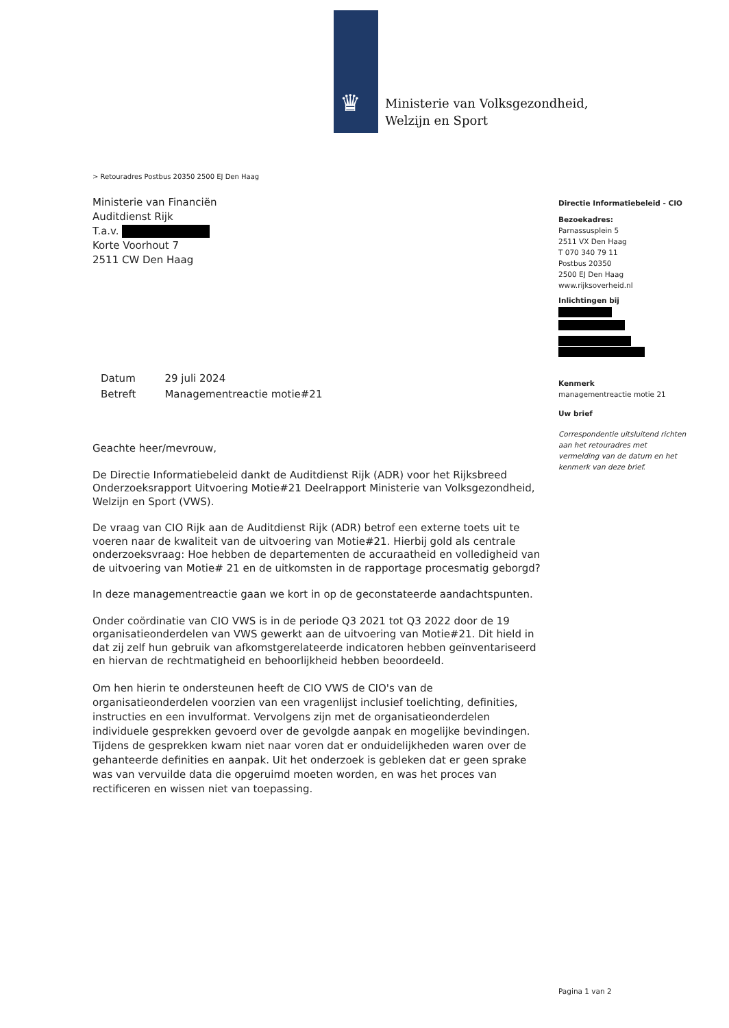♛
Ministerie van Volksgezondheid,
Welzijn en Sport
> Retouradres Postbus 20350 2500 EJ Den Haag
Ministerie van Financiën
Auditdienst Rijk
T.a.v.
Korte Voorhout 7
2511 CW Den Haag
Directie Informatiebeleid - CIO
Bezoekadres:
Parnassusplein 5
2511 VX Den Haag
T 070 340 79 11
Postbus 20350
2500 EJ Den Haag
www.rijksoverheid.nl
Inlichtingen bij
Kenmerk
managementreactie motie 21
Uw brief
Correspondentie uitsluitend richten aan het retouradres met vermelding van de datum en het kenmerk van deze brief.
| Datum | 29 juli 2024 |
| Betreft | Managementreactie motie#21 |
Geachte heer/mevrouw,
De Directie Informatiebeleid dankt de Auditdienst Rijk (ADR) voor het Rijksbreed Onderzoeksrapport Uitvoering Motie#21 Deelrapport Ministerie van Volksgezondheid, Welzijn en Sport (VWS).
De vraag van CIO Rijk aan de Auditdienst Rijk (ADR) betrof een externe toets uit te voeren naar de kwaliteit van de uitvoering van Motie#21. Hierbij gold als centrale onderzoeksvraag: Hoe hebben de departementen de accuraatheid en volledigheid van de uitvoering van Motie# 21 en de uitkomsten in de rapportage procesmatig geborgd?
In deze managementreactie gaan we kort in op de geconstateerde aandachtspunten.
Onder coördinatie van CIO VWS is in de periode Q3 2021 tot Q3 2022 door de 19 organisatieonderdelen van VWS gewerkt aan de uitvoering van Motie#21. Dit hield in dat zij zelf hun gebruik van afkomstgerelateerde indicatoren hebben geïnventariseerd en hiervan de rechtmatigheid en behoorlijkheid hebben beoordeeld.
Om hen hierin te ondersteunen heeft de CIO VWS de CIO's van de organisatieonderdelen voorzien van een vragenlijst inclusief toelichting, definities, instructies en een invulformat. Vervolgens zijn met de organisatieonderdelen individuele gesprekken gevoerd over de gevolgde aanpak en mogelijke bevindingen. Tijdens de gesprekken kwam niet naar voren dat er onduidelijkheden waren over de gehanteerde definities en aanpak. Uit het onderzoek is gebleken dat er geen sprake was van vervuilde data die opgeruimd moeten worden, en was het proces van rectificeren en wissen niet van toepassing.
Pagina 1 van 2